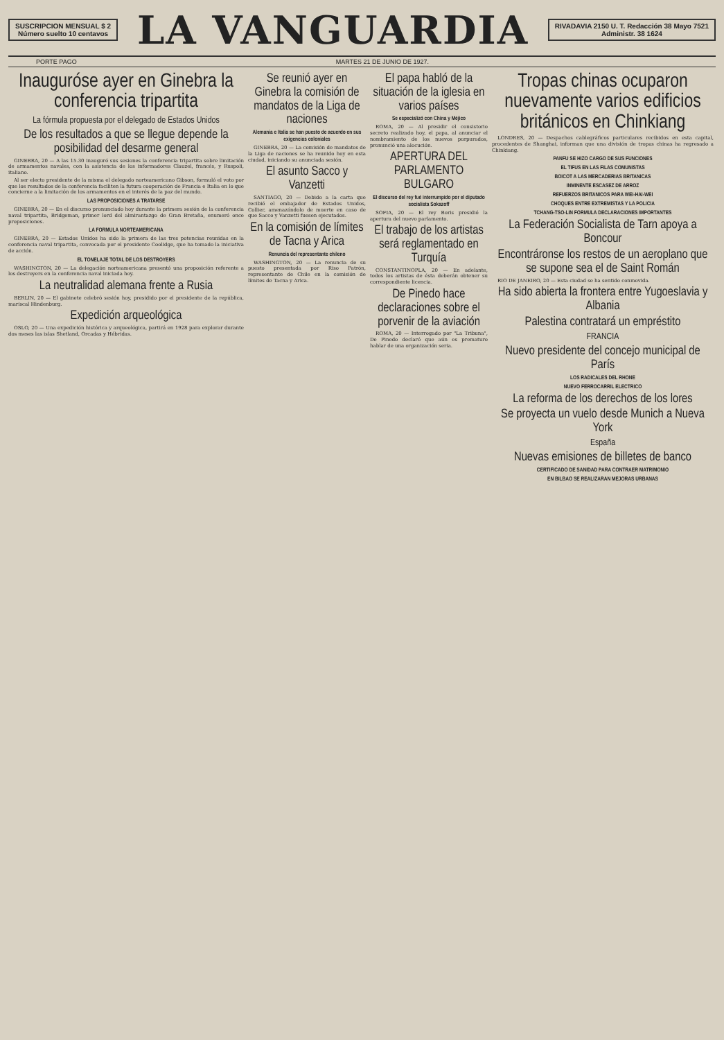SUSCRIPCION MENSUAL $ 2
Número suelto 10 centavos
LA VANGUARDIA
RIVADAVIA 2150 U. T. Redacción 38 Mayo 7521
Administr. 38 1624
PORTE PAGO MARTES 21 DE JUNIO DE 1927.
Inauguróse ayer en Ginebra la conferencia tripartita
La fórmula propuesta por el delegado de Estados Unidos
De los resultados a que se llegue depende la posibilidad del desarme general
GINEBRA, 20 — A las 15.30 inauguró sus sesiones la conferencia tripartita sobre limitación de armamentos navales, con la asistencia de los informadores Clauzel, francés, y Ruspoli, italiano.
Al ser electo presidente de la misma el delegado norteamericano Gibson, formuló el voto por que los resultados de la conferencia faciliten la futura cooperación de Francia e Italia en lo que concierne a la limitación de los armamentos en el interés de la paz del mundo.
LAS PROPOSICIONES A TRATARSE
GINEBRA, 20 — En el discurso pronunciado hoy durante la primera sesión de la conferencia naval tripartita, Bridgeman, primer lord del almirantazgo de Gran Bretaña, enumeró once proposiciones.
LA FORMULA NORTEAMERICANA
GINEBRA, 20 — Estados Unidos ha sido la primera de las tres potencias reunidas en la conferencia naval tripartita, convocada por el presidente Coolidge, que ha tomado la iniciativa de acción.
EL TONELAJE TOTAL DE LOS DESTROYERS
WASHINGTON, 20 — La delegación norteamericana presentó una proposición referente a los destroyers en la conferencia naval iniciada hoy.
La neutralidad alemana frente a Rusia
BERLIN, 20 — El gabinete celebró sesión hoy, presidido por el presidente de la república, mariscal Hindenburg.
Expedición arqueológica
OSLO, 20 — Una expedición histórica y arqueológica, partirá en 1928 para explorar durante dos meses las islas Shetland, Orcadas y Hébridas.
Se reunió ayer en Ginebra la comisión de mandatos de la Liga de naciones
Alemania e Italia se han puesto de acuerdo en sus exigencias coloniales
GINEBRA, 20 — La comisión de mandatos de la Liga de naciones se ha reunido hoy en esta ciudad, iniciando su anunciada sesión.
El asunto Sacco y Vanzetti
SANTIAGO, 20 — Debido a la carta que recibió el embajador de Estados Unidos, Collier, amenazándolo de muerte en caso de que Sacco y Vanzetti fuesen ejecutados.
En la comisión de límites de Tacna y Arica
Renuncia del representante chileno
WASHINGTON, 20 — La renuncia de su puesto presentada por Riso Patrón, representante de Chile en la comisión de límites de Tacna y Arica.
El papa habló de la situación de la iglesia en varios países
Se especializó con China y Méjico
ROMA, 20 — Al presidir el consistorio secreto realizado hoy, el papa, al anunciar el nombramiento de los nuevos purpurados, pronunció una alocución.
APERTURA DEL PARLAMENTO BULGARO
El discurso del rey fué interrumpido por el diputado socialista Sokazoff
SOFIA, 20 — El rey Boris presidió la apertura del nuevo parlamento.
El trabajo de los artistas será reglamentado en Turquía
CONSTANTINOPLA, 20 — En adelante, todos los artistas de ésta deberán obtener su correspondiente licencia.
De Pinedo hace declaraciones sobre el porvenir de la aviación
ROMA, 20 — Interrogado por "La Tribuna", De Pinedo declaró que aún es prematuro hablar de una organización seria.
Tropas chinas ocuparon nuevamente varios edificios británicos en Chinkiang
LONDRES, 20 — Despachos cablegráficos particulares recibidos en esta capital, procedentes de Shanghai, informan que una división de tropas chinas ha regresado a Chinkiang.
PANFU SE HIZO CARGO DE SUS FUNCIONES
EL TIFUS EN LAS FILAS COMUNISTAS
BOICOT A LAS MERCADERIAS BRITANICAS
INMINENTE ESCASEZ DE ARROZ
REFUERZOS BRITANICOS PARA WEI-HAI-WEI
CHOQUES ENTRE EXTREMISTAS Y LA POLICIA
TCHANG-TSO-LIN FORMULA DECLARACIONES IMPORTANTES
La Federación Socialista de Tarn apoya a Boncour
Encontráronse los restos de un aeroplano que se supone sea el de Saint Román
RIO DE JANEIRO, 20 — Esta ciudad se ha sentido conmovida.
Ha sido abierta la frontera entre Yugoeslavia y Albania
Palestina contratará un empréstito
FRANCIA
Nuevo presidente del concejo municipal de París
LOS RADICALES DEL RHONE
NUEVO FERROCARRIL ELECTRICO
La reforma de los derechos de los lores
Se proyecta un vuelo desde Munich a Nueva York
España
Nuevas emisiones de billetes de banco
CERTIFICADO DE SANIDAD PARA CONTRAER MATRIMONIO
EN BILBAO SE REALIZARAN MEJORAS URBANAS